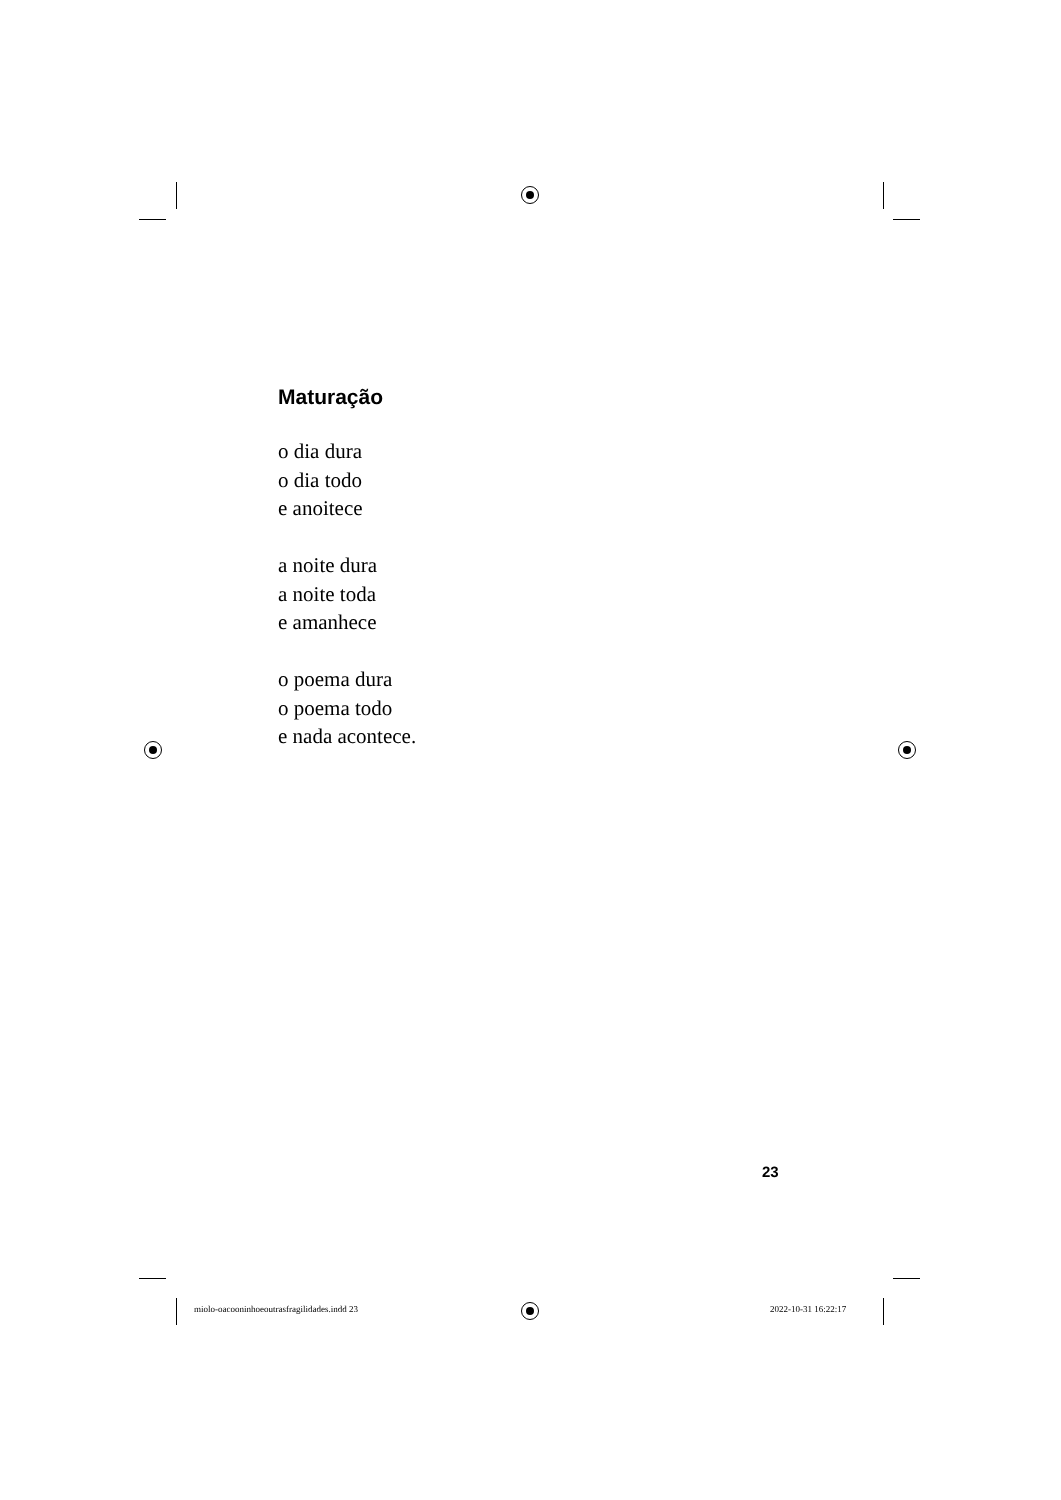Maturação
o dia dura
o dia todo
e anoitece
a noite dura
a noite toda
e amanhece
o poema dura
o poema todo
e nada acontece.
23
miolo-oacooninhoeoutrasfragilidades.indd 23
2022-10-31 16:22:17